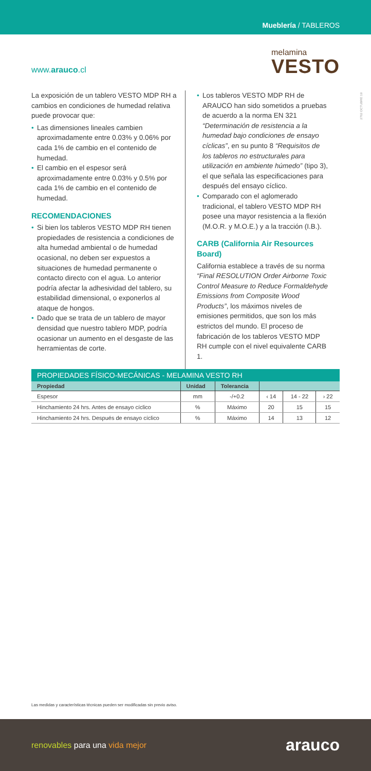Mueblería / TABLEROS
www.arauco.cl
melamina
VESTO
2762 OCTUBRE 19
La exposición de un tablero VESTO MDP RH a cambios en condiciones de humedad relativa puede provocar que:
• Las dimensiones lineales cambien aproximadamente entre 0.03% y 0.06% por cada 1% de cambio en el contenido de humedad.
• El cambio en el espesor será aproximadamente entre 0.03% y 0.5% por cada 1% de cambio en el contenido de humedad.
RECOMENDACIONES
• Si bien los tableros VESTO MDP RH tienen propiedades de resistencia a condiciones de alta humedad ambiental o de humedad ocasional, no deben ser expuestos a situaciones de humedad permanente o contacto directo con el agua. Lo anterior podría afectar la adhesividad del tablero, su estabilidad dimensional, o exponerlos al ataque de hongos.
• Dado que se trata de un tablero de mayor densidad que nuestro tablero MDP, podría ocasionar un aumento en el desgaste de las herramientas de corte.
• Los tableros VESTO MDP RH de ARAUCO han sido sometidos a pruebas de acuerdo a la norma EN 321 “Determinación de resistencia a la humedad bajo condiciones de ensayo cíclicas”, en su punto 8 “Requisitos de los tableros no estructurales para utilización en ambiente húmedo” (tipo 3), el que señala las especificaciones para después del ensayo cíclico.
• Comparado con el aglomerado tradicional, el tablero VESTO MDP RH posee una mayor resistencia a la flexión (M.O.R. y M.O.E.) y a la tracción (I.B.).
CARB (California Air Resources Board)
California establece a través de su norma “Final RESOLUTION Order Airborne Toxic Control Measure to Reduce Formaldehyde Emissions from Composite Wood Products”, los máximos niveles de emisiones permitidos, que son los más estrictos del mundo. El proceso de fabricación de los tableros VESTO MDP RH cumple con el nivel equivalente CARB 1.
PROPIEDADES FÍSICO-MECÁNICAS - MELAMINA VESTO RH
| Propiedad | Unidad | Tolerancia | | | |
| --- | --- | --- | --- | --- | --- |
| Espesor | mm | -/+0.2 | ‹ 14 | 14 - 22 | › 22 |
| Hinchamiento 24 hrs. Antes de ensayo cíclico | % | Máximo | 20 | 15 | 15 |
| Hinchamiento 24 hrs. Después de ensayo cíclico | % | Máximo | 14 | 13 | 12 |
Las medidas y características técnicas pueden ser modificadas sin previo aviso.
renovables para una vida mejor
arauco